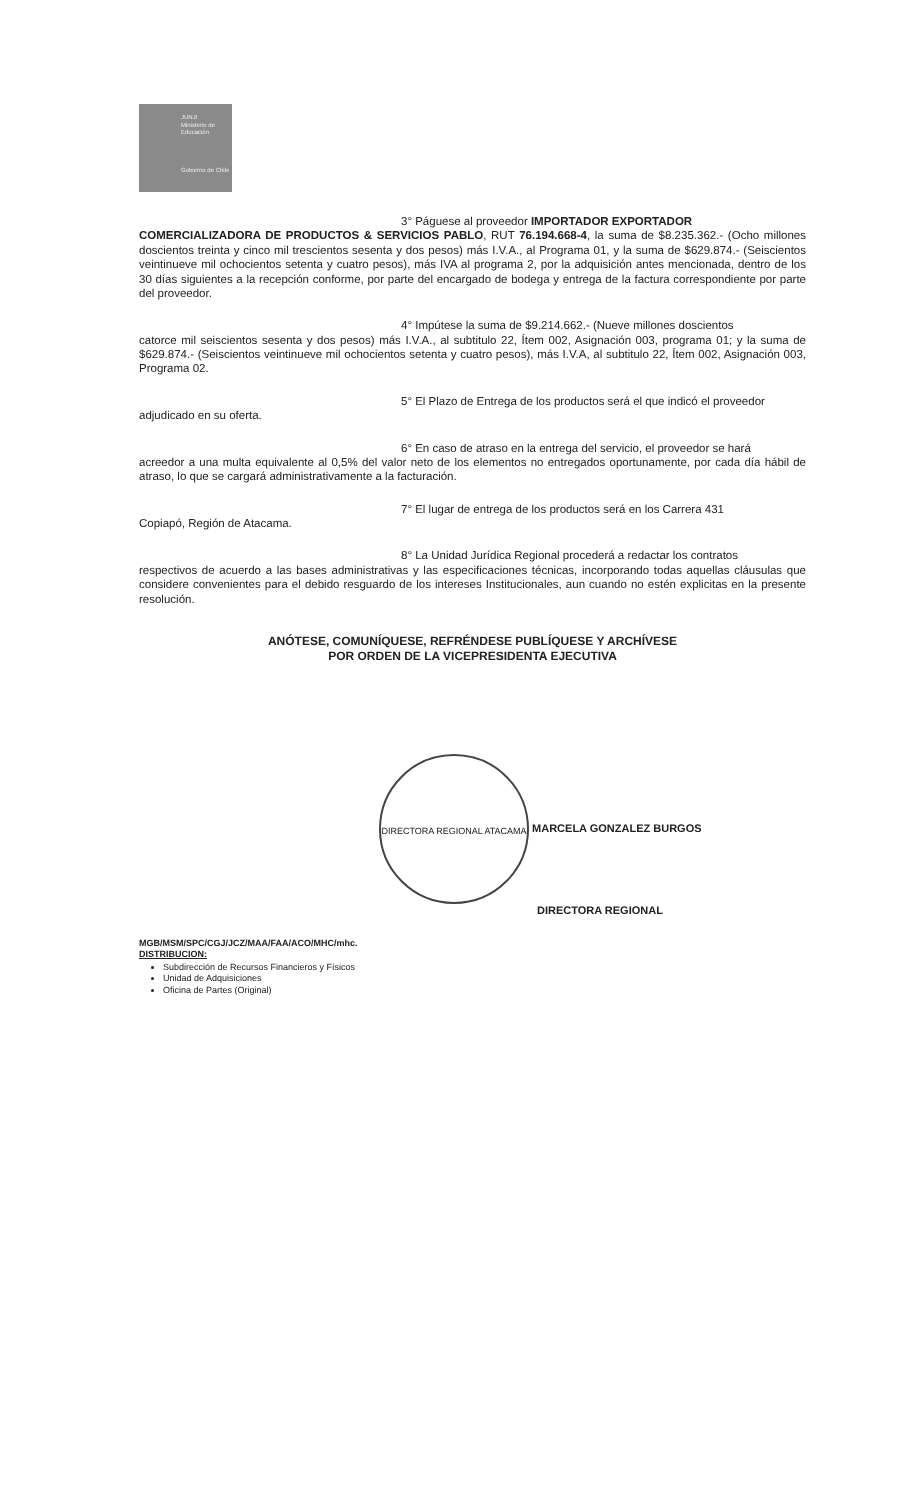JUNJI
Ministerio de Educación
Gobierno de Chile
3° Páguese al proveedor IMPORTADOR EXPORTADOR
COMERCIALIZADORA DE PRODUCTOS & SERVICIOS PABLO, RUT 76.194.668-4, la suma de $8.235.362.- (Ocho millones doscientos treinta y cinco mil trescientos sesenta y dos pesos) más I.V.A., al Programa 01, y la suma de $629.874.- (Seiscientos veintinueve mil ochocientos setenta y cuatro pesos), más IVA al programa 2, por la adquisición antes mencionada, dentro de los 30 días siguientes a la recepción conforme, por parte del encargado de bodega y entrega de la factura correspondiente por parte del proveedor.
4° Impútese la suma de $9.214.662.- (Nueve millones doscientos
catorce mil seiscientos sesenta y dos pesos) más I.V.A., al subtitulo 22, Ítem 002, Asignación 003, programa 01; y la suma de $629.874.- (Seiscientos veintinueve mil ochocientos setenta y cuatro pesos), más I.V.A, al subtitulo 22, Ítem 002, Asignación 003, Programa 02.
5° El Plazo de Entrega de los productos será el que indicó el proveedor
adjudicado en su oferta.
6° En caso de atraso en la entrega del servicio, el proveedor se hará
acreedor a una multa equivalente al 0,5% del valor neto de los elementos no entregados oportunamente, por cada día hábil de atraso, lo que se cargará administrativamente a la facturación.
7° El lugar de entrega de los productos será en los Carrera 431
Copiapó, Región de Atacama.
8° La Unidad Jurídica Regional procederá a redactar los contratos
respectivos de acuerdo a las bases administrativas y las especificaciones técnicas, incorporando todas aquellas cláusulas que considere convenientes para el debido resguardo de los intereses Institucionales, aun cuando no estén explicitas en la presente resolución.
ANÓTESE, COMUNÍQUESE, REFRÉNDESE PUBLÍQUESE Y ARCHÍVESE
POR ORDEN DE LA VICEPRESIDENTA EJECUTIVA
DIRECTORA REGIONAL ATACAMA
MARCELA GONZALEZ BURGOS
DIRECTORA REGIONAL
MGB/MSM/SPC/CGJ/JCZ/MAA/FAA/ACO/MHC/mhc.
DISTRIBUCION:
Subdirección de Recursos Financieros y Físicos
Unidad de Adquisiciones
Oficina de Partes (Original)